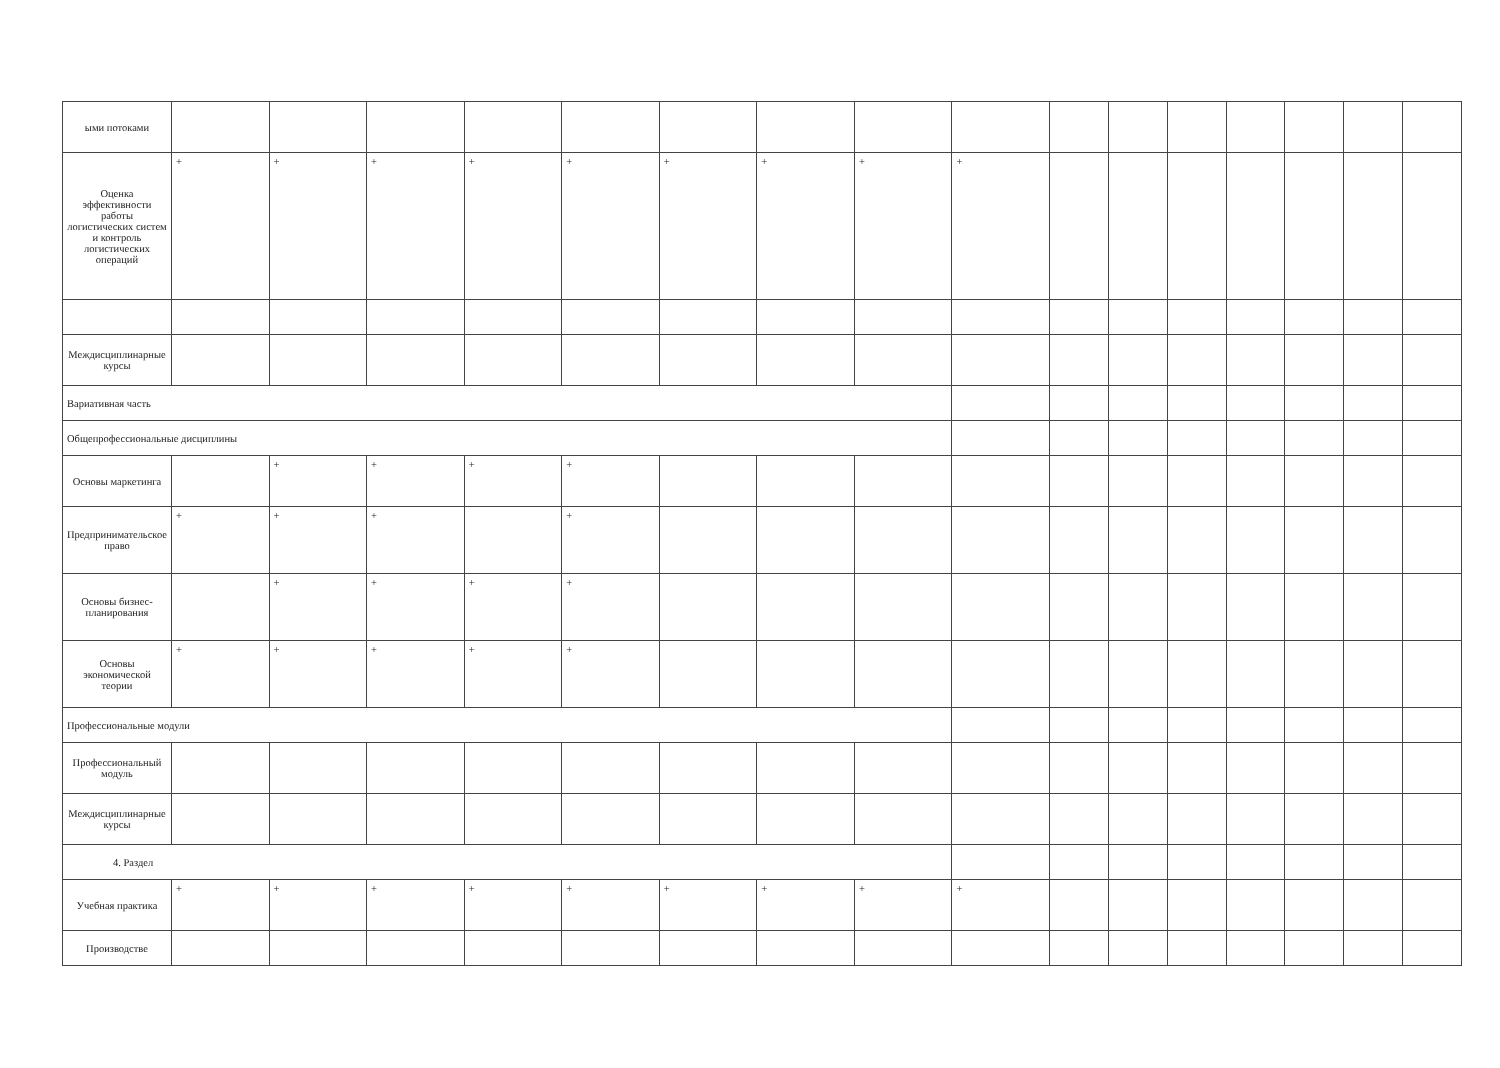| ыми потоками | | | | | | | | | | | | | | | | |
| Оценка эффективности работы логистических систем и контроль логистических операций | + | + | + | + | + | + | + | + | + | | | | | | | |
| Междисциплинарные курсы | | | | | | | | | | | | | | | | |
| Вариативная часть | | | | | | | | | | | | | | | | |
| Общепрофессиональные дисциплины | | | | | | | | | | | | | | | | |
| Основы маркетинга | | + | + | + | + | | | | | | | | | | | |
| Предпринимательское право | + | + | + | | + | | | | | | | | | | | |
| Основы бизнес-планирования | | + | + | + | + | | | | | | | | | | | |
| Основы экономической теории | + | + | + | + | + | | | | | | | | | | | |
| Профессиональные модули | | | | | | | | | | | | | | | | |
| Профессиональный модуль | | | | | | | | | | | | | | | | |
| Междисциплинарные курсы | | | | | | | | | | | | | | | | |
| 4. Раздел | | | | | | | | | | | | | | | | |
| Учебная практика | + | + | + | + | + | + | + | + | + | | | | | | | |
| Производстве | | | | | | | | | | | | | | | | |